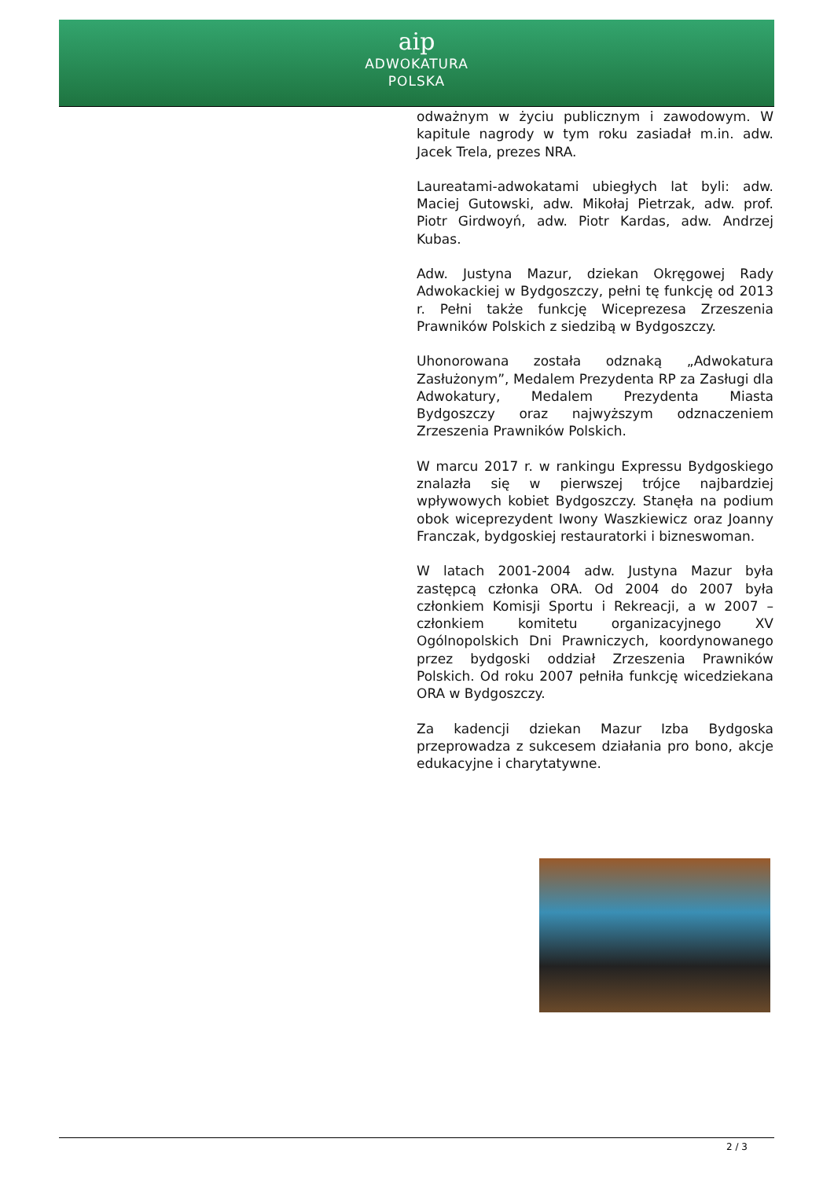aip
ADWOKATURA
POLSKA
odważnym w życiu publicznym i zawodowym. W kapitule nagrody w tym roku zasiadał m.in. adw. Jacek Trela, prezes NRA.
Laureatami-adwokatami ubiegłych lat byli: adw. Maciej Gutowski, adw. Mikołaj Pietrzak, adw. prof. Piotr Girdwoyń, adw. Piotr Kardas, adw. Andrzej Kubas.
Adw. Justyna Mazur, dziekan Okręgowej Rady Adwokackiej w Bydgoszczy, pełni tę funkcję od 2013 r. Pełni także funkcję Wiceprezesa Zrzeszenia Prawników Polskich z siedzibą w Bydgoszczy.
Uhonorowana została odznaką „Adwokatura Zasłużonym”, Medalem Prezydenta RP za Zasługi dla Adwokatury, Medalem Prezydenta Miasta Bydgoszczy oraz najwyższym odznaczeniem Zrzeszenia Prawników Polskich.
W marcu 2017 r. w rankingu Expressu Bydgoskiego znalazła się w pierwszej trójce najbardziej wpływowych kobiet Bydgoszczy. Stanęła na podium obok wiceprezydent Iwony Waszkiewicz oraz Joanny Franczak, bydgoskiej restauratorki i bizneswoman.
W latach 2001-2004 adw. Justyna Mazur była zastępcą członka ORA. Od 2004 do 2007 była członkiem Komisji Sportu i Rekreacji, a w 2007 – członkiem komitetu organizacyjnego XV Ogólnopolskich Dni Prawniczych, koordynowanego przez bydgoski oddział Zrzeszenia Prawników Polskich. Od roku 2007 pełniła funkcję wicedziekana ORA w Bydgoszczy.
Za kadencji dziekan Mazur Izba Bydgoska przeprowadza z sukcesem działania pro bono, akcje edukacyjne i charytatywne.
2 / 3